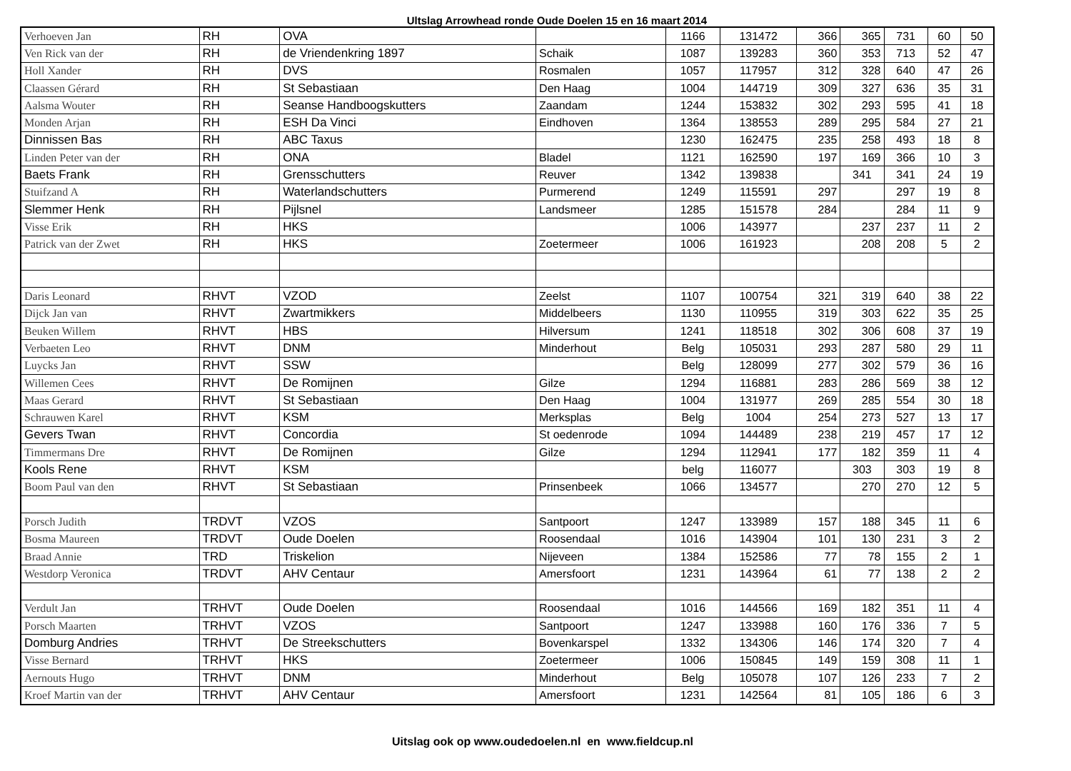Ultslag Arrowhead ronde Oude Doelen 15 en 16 maart 2014
| Verhoeven Jan | RH | OVA | | 1166 | 131472 | 366 | 365 | 731 | 60 | 50 |
| Ven Rick van der | RH | de Vriendenkring 1897 | Schaik | 1087 | 139283 | 360 | 353 | 713 | 52 | 47 |
| Holl Xander | RH | DVS | Rosmalen | 1057 | 117957 | 312 | 328 | 640 | 47 | 26 |
| Claassen Gérard | RH | St Sebastiaan | Den Haag | 1004 | 144719 | 309 | 327 | 636 | 35 | 31 |
| Aalsma Wouter | RH | Seanse Handboogskutters | Zaandam | 1244 | 153832 | 302 | 293 | 595 | 41 | 18 |
| Monden Arjan | RH | ESH Da Vinci | Eindhoven | 1364 | 138553 | 289 | 295 | 584 | 27 | 21 |
| Dinnissen Bas | RH | ABC Taxus | | 1230 | 162475 | 235 | 258 | 493 | 18 | 8 |
| Linden Peter van der | RH | ONA | Bladel | 1121 | 162590 | 197 | 169 | 366 | 10 | 3 |
| Baets Frank | RH | Grensschutters | Reuver | 1342 | 139838 | | 341 | 341 | 24 | 19 |
| Stuifzand A | RH | Waterlandschutters | Purmerend | 1249 | 115591 | 297 | | 297 | 19 | 8 |
| Slemmer Henk | RH | Pijlsnel | Landsmeer | 1285 | 151578 | 284 | | 284 | 11 | 9 |
| Visse Erik | RH | HKS | | 1006 | 143977 | | 237 | 237 | 11 | 2 |
| Patrick van der Zwet | RH | HKS | Zoetermeer | 1006 | 161923 | | 208 | 208 | 5 | 2 |
| Daris Leonard | RHVT | VZOD | Zeelst | 1107 | 100754 | 321 | 319 | 640 | 38 | 22 |
| Dijck Jan van | RHVT | Zwartmikkers | Middelbeers | 1130 | 110955 | 319 | 303 | 622 | 35 | 25 |
| Beuken Willem | RHVT | HBS | Hilversum | 1241 | 118518 | 302 | 306 | 608 | 37 | 19 |
| Verbaeten Leo | RHVT | DNM | Minderhout | Belg | 105031 | 293 | 287 | 580 | 29 | 11 |
| Luycks Jan | RHVT | SSW | | Belg | 128099 | 277 | 302 | 579 | 36 | 16 |
| Willemen Cees | RHVT | De Romijnen | Gilze | 1294 | 116881 | 283 | 286 | 569 | 38 | 12 |
| Maas Gerard | RHVT | St Sebastiaan | Den Haag | 1004 | 131977 | 269 | 285 | 554 | 30 | 18 |
| Schrauwen Karel | RHVT | KSM | Merksplas | Belg | 1004 | 254 | 273 | 527 | 13 | 17 |
| Gevers Twan | RHVT | Concordia | St oedenrode | 1094 | 144489 | 238 | 219 | 457 | 17 | 12 |
| Timmermans Dre | RHVT | De Romijnen | Gilze | 1294 | 112941 | 177 | 182 | 359 | 11 | 4 |
| Kools Rene | RHVT | KSM | | belg | 116077 | | 303 | 303 | 19 | 8 |
| Boom Paul van den | RHVT | St Sebastiaan | Prinsenbeek | 1066 | 134577 | | 270 | 270 | 12 | 5 |
| Porsch Judith | TRDVT | VZOS | Santpoort | 1247 | 133989 | 157 | 188 | 345 | 11 | 6 |
| Bosma Maureen | TRDVT | Oude Doelen | Roosendaal | 1016 | 143904 | 101 | 130 | 231 | 3 | 2 |
| Braad Annie | TRD | Triskelion | Nijeveen | 1384 | 152586 | 77 | 78 | 155 | 2 | 1 |
| Westdorp Veronica | TRDVT | AHV Centaur | Amersfoort | 1231 | 143964 | 61 | 77 | 138 | 2 | 2 |
| Verdult Jan | TRHVT | Oude Doelen | Roosendaal | 1016 | 144566 | 169 | 182 | 351 | 11 | 4 |
| Porsch Maarten | TRHVT | VZOS | Santpoort | 1247 | 133988 | 160 | 176 | 336 | 7 | 5 |
| Domburg Andries | TRHVT | De Streekschutters | Bovenkarspel | 1332 | 134306 | 146 | 174 | 320 | 7 | 4 |
| Visse Bernard | TRHVT | HKS | Zoetermeer | 1006 | 150845 | 149 | 159 | 308 | 11 | 1 |
| Aernouts Hugo | TRHVT | DNM | Minderhout | Belg | 105078 | 107 | 126 | 233 | 7 | 2 |
| Kroef Martin van der | TRHVT | AHV Centaur | Amersfoort | 1231 | 142564 | 81 | 105 | 186 | 6 | 3 |
Uitslag ook op www.oudedoelen.nl en www.fieldcup.nl